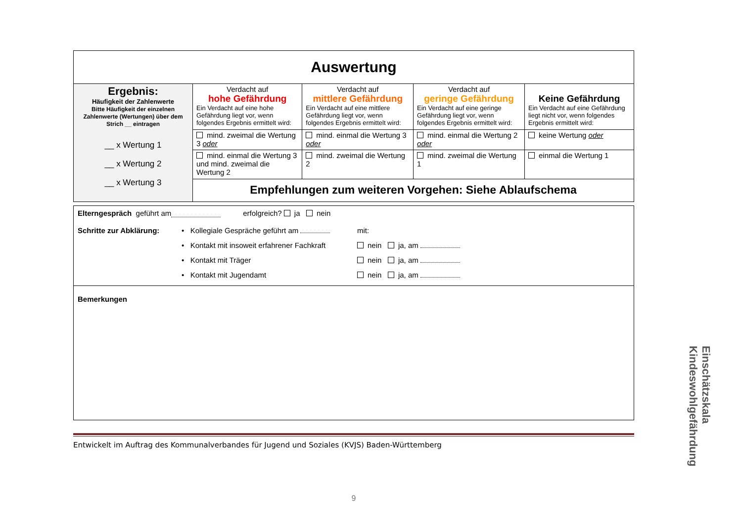| Auswertung | | | | |
| Ergebnis: Häufigkeit der Zahlenwerte Bitte Häufigkeit der einzelnen Zahlenwerte (Wertungen) über dem Strich __ eintragen __ x Wertung 1 __ x Wertung 2 __ x Wertung 3 | Verdacht auf hohe Gefährdung Ein Verdacht auf eine hohe Gefährdung liegt vor, wenn folgendes Ergebnis ermittelt wird: | Verdacht auf mittlere Gefährdung Ein Verdacht auf eine mittlere Gefährdung liegt vor, wenn folgendes Ergebnis ermittelt wird: | Verdacht auf geringe Gefährdung Ein Verdacht auf eine geringe Gefährdung liegt vor, wenn folgendes Ergebnis ermittelt wird: | Keine Gefährdung Ein Verdacht auf eine Gefährdung liegt nicht vor, wenn folgendes Ergebnis ermittelt wird: |
| | mind. zweimal die Wertung 3 oder | mind. einmal die Wertung 3 oder | mind. einmal die Wertung 2 oder | keine Wertung oder |
| | mind. einmal die Wertung 3 und mind. zweimal die Wertung 2 | mind. zweimal die Wertung 2 | mind. zweimal die Wertung 1 | einmal die Wertung 1 |
| | Empfehlungen zum weiteren Vorgehen: Siehe Ablaufschema | | | |
Elterngespräch geführt am erfolgreich? ja nein
Schritte zur Abklärung: • Kollegiale Gespräche geführt am
• Kontakt mit insoweit erfahrener Fachkraft
• Kontakt mit Träger
• Kontakt mit Jugendamt
mit:
nein ja, am
nein ja, am
nein ja, am
Bemerkungen
Entwickelt im Auftrag des Kommunalverbandes für Jugend und Soziales (KVJS) Baden-Württemberg
9
Einschätzskala
Kindeswohlgefährdung